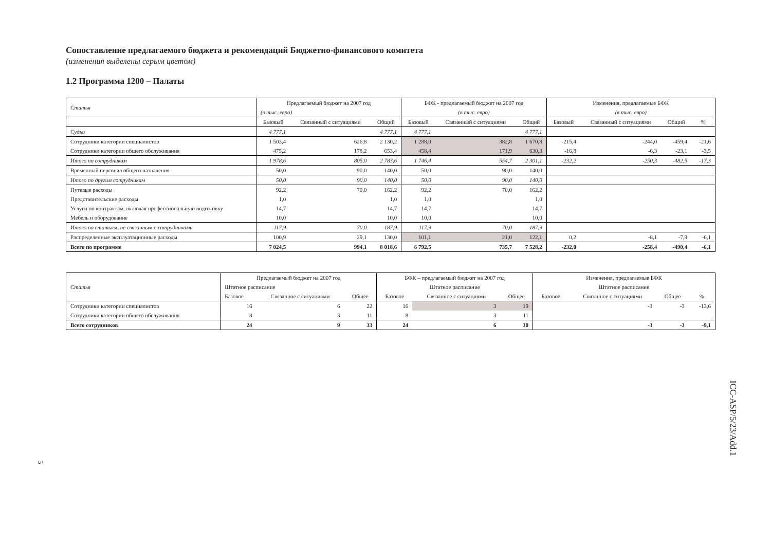Сопоставление предлагаемого бюджета и рекомендаций Бюджетно-финансового комитета
(изменения выделены серым цветом)
1.2 Программа 1200 – Палаты
| Статья | Предлагаемый бюджет на 2007 год | | | БФК - предлагаемый бюджет на 2007 год | | | Изменения, предлагаемые БФК | | | |
| --- | --- | --- | --- | --- | --- | --- | --- | --- | --- | --- |
| | (в тыс. евро) | | | (в тыс. евро) | | | (в тыс. евро) | | | |
| | Базовый | Связанный с ситуациями | Общий | Базовый | Связанный с ситуациями | Общий | Базовый | Связанный с ситуациями | Общий | % |
| Судьи | 4 777,1 | | 4 777,1 | 4 777,1 | | 4 777,1 | | | | |
| Сотрудники категории специалистов | 1 503,4 | 626,8 | 2 130,2 | 1 288,0 | 382,8 | 1 670,8 | -215,4 | -244,0 | -459,4 | -21,6 |
| Сотрудники категории общего обслуживания | 475,2 | 178,2 | 653,4 | 458,4 | 171,9 | 630,3 | -16,8 | -6,3 | -23,1 | -3,5 |
| Итого по сотрудникам | 1 978,6 | 805,0 | 2 783,6 | 1 746,4 | 554,7 | 2 301,1 | -232,2 | -250,3 | -482,5 | -17,3 |
| Временный персонал общего назначения | 50,0 | 90,0 | 140,0 | 50,0 | 90,0 | 140,0 | | | | |
| Итого по другим сотрудникам | 50,0 | 90,0 | 140,0 | 50,0 | 90,0 | 140,0 | | | | |
| Путевые расходы | 92,2 | 70,0 | 162,2 | 92,2 | 70,0 | 162,2 | | | | |
| Представительские расходы | 1,0 | | 1,0 | 1,0 | | 1,0 | | | | |
| Услуги по контрактам, включая профессиональную подготовку | 14,7 | | 14,7 | 14,7 | | 14,7 | | | | |
| Мебель и оборудование | 10,0 | | 10,0 | 10,0 | | 10,0 | | | | |
| Итого по статьям, не связанным с сотрудниками | 117,9 | 70,0 | 187,9 | 117,9 | 70,0 | 187,9 | | | | |
| Распределенные эксплуатационные расходы | 100,9 | 29,1 | 130,0 | 101,1 | 21,0 | 122,1 | 0,2 | -8,1 | -7,9 | -6,1 |
| Всего по программе | 7 024,5 | 994,1 | 8 018,6 | 6 792,5 | 735,7 | 7 528,2 | -232,0 | -258,4 | -490,4 | -6,1 |
| Статья | Предлагаемый бюджет на 2007 год | | | БФК – предлагаемый бюджет на 2007 год | | | Изменения, предлагаемые БФК | | | |
| --- | --- | --- | --- | --- | --- | --- | --- | --- | --- | --- |
| | Штатное расписание | | | Штатное расписание | | | Штатное расписание | | | |
| | Базовое | Связанное с ситуациями | Общее | Базовое | Связанное с ситуациями | Общее | Базовое | Связанное с ситуациями | Общее | % |
| Сотрудники категории специалистов | 16 | 6 | 22 | 16 | 3 | 19 | | -3 | -3 | -13,6 |
| Сотрудники категории общего обслуживания | 8 | 3 | 11 | 8 | 3 | 11 | | | | |
| Всего сотрудников | 24 | 9 | 33 | 24 | 6 | 30 | | -3 | -3 | -9,1 |
ICC-ASP/5/23/Add.1
5